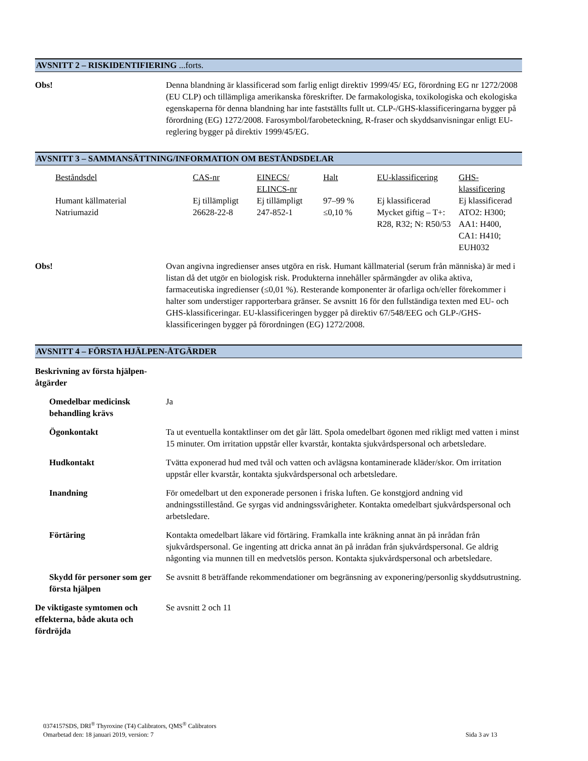AVSNITT 2 – RISKIDENTIFIERING ...forts.
Obs! Denna blandning är klassificerad som farlig enligt direktiv 1999/45/ EG, förordning EG nr 1272/2008 (EU CLP) och tillämpliga amerikanska föreskrifter. De farmakologiska, toxikologiska och ekologiska egenskaperna för denna blandning har inte fastställts fullt ut. CLP-/GHS-klassificeringarna bygger på förordning (EG) 1272/2008. Farosymbol/farobeteckning, R-fraser och skyddsanvisningar enligt EU-reglering bygger på direktiv 1999/45/EG.
AVSNITT 3 – SAMMANSÄTTNING/INFORMATION OM BESTÅNDSDELAR
| Beståndsdel | CAS-nr | EINECS/ ELINCS-nr | Halt | EU-klassificering | GHS-klassificering |
| --- | --- | --- | --- | --- | --- |
| Humant källmaterial | Ej tillämpligt | Ej tillämpligt | 97–99 % | Ej klassificerad | Ej klassificerad |
| Natriumazid | 26628-22-8 | 247-852-1 | ≤0,10 % | Mycket giftig – T+: R28, R32; N: R50/53 | ATO2: H300; AA1: H400, CA1: H410; EUH032 |
Obs! Ovan angivna ingredienser anses utgöra en risk. Humant källmaterial (serum från människa) är med i listan då det utgör en biologisk risk. Produkterna innehåller spårmängder av olika aktiva, farmaceutiska ingredienser (≤0,01 %). Resterande komponenter är ofarliga och/eller förekommer i halter som understiger rapporterbara gränser. Se avsnitt 16 för den fullständiga texten med EU- och GHS-klassificeringar. EU-klassificeringen bygger på direktiv 67/548/EEG och GLP-/GHS-klassificeringen bygger på förordningen (EG) 1272/2008.
AVSNITT 4 – FÖRSTA HJÄLPEN-ÅTGÄRDER
Beskrivning av första hjälpen-åtgärder
Omedelbar medicinsk behandling krävs
Ja
Ögonkontakt Ta ut eventuella kontaktlinser om det går lätt. Spola omedelbart ögonen med rikligt med vatten i minst 15 minuter. Om irritation uppstår eller kvarstår, kontakta sjukvårdspersonal och arbetsledare.
Hudkontakt Tvätta exponerad hud med tvål och vatten och avlägsna kontaminerade kläder/skor. Om irritation uppstår eller kvarstår, kontakta sjukvårdspersonal och arbetsledare.
Inandning För omedelbart ut den exponerade personen i friska luften. Ge konstgjord andning vid andningsstillestånd. Ge syrgas vid andningssvårigheter. Kontakta omedelbart sjukvårdspersonal och arbetsledare.
Förtäring Kontakta omedelbart läkare vid förtäring. Framkalla inte kräkning annat än på inrådan från sjukvårdspersonal. Ge ingenting att dricka annat än på inrådan från sjukvårdspersonal. Ge aldrig någonting via munnen till en medvetslös person. Kontakta sjukvårdspersonal och arbetsledare.
Skydd för personer som ger första hjälpen
Se avsnitt 8 beträffande rekommendationer om begränsning av exponering/personlig skyddsutrustning.
De viktigaste symtomen och effekterna, både akuta och fördröjda
Se avsnitt 2 och 11
0374157SDS, DRI<sup>®</sup> Thyroxine (T4) Calibrators, QMS<sup>®</sup> Calibrators
Omarbetad den: 18 januari 2019, version: 7 Sida 3 av 13